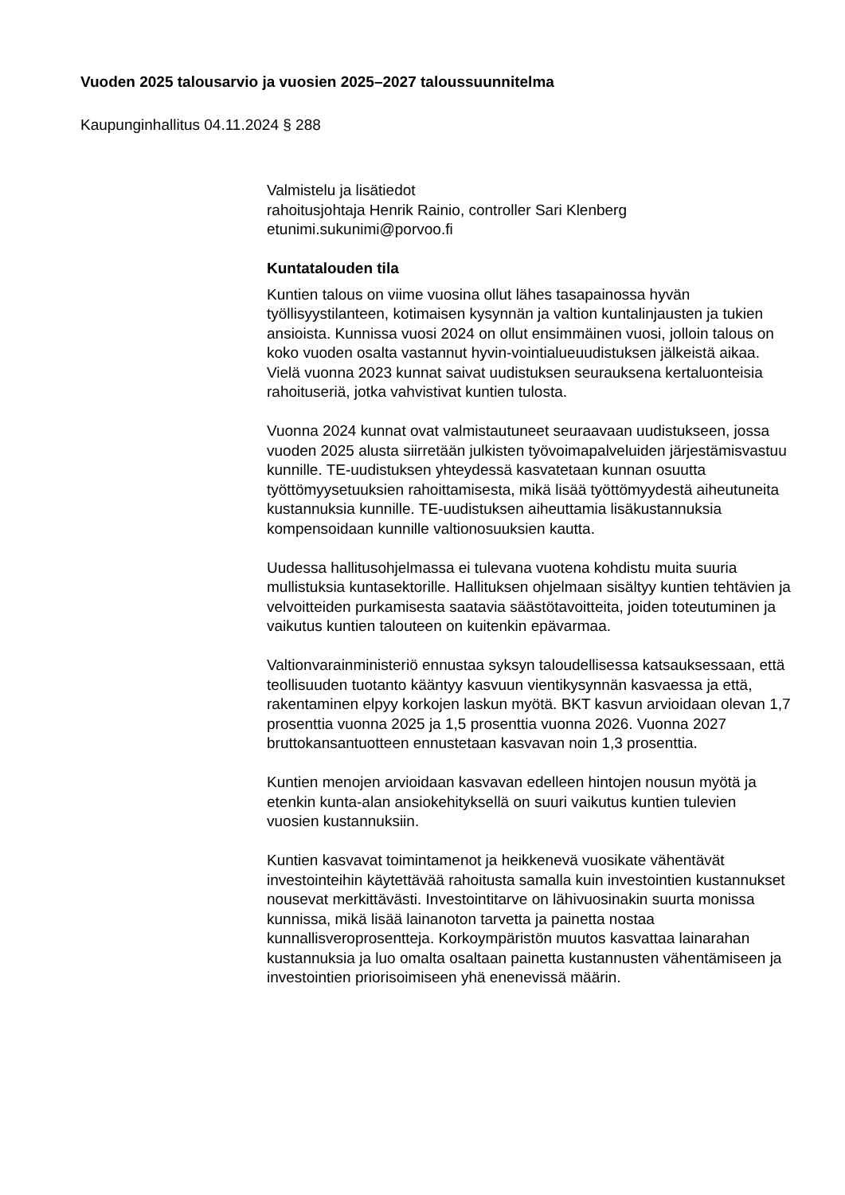Vuoden 2025 talousarvio ja vuosien 2025–2027 taloussuunnitelma
Kaupunginhallitus 04.11.2024 § 288
Valmistelu ja lisätiedot
rahoitusjohtaja Henrik Rainio, controller Sari Klenberg
etunimi.sukunimi@porvoo.fi
Kuntatalouden tila
Kuntien talous on viime vuosina ollut lähes tasapainossa hyvän työllisyystilanteen, kotimaisen kysynnän ja valtion kuntalinjausten ja tukien ansioista. Kunnissa vuosi 2024 on ollut ensimmäinen vuosi, jolloin talous on koko vuoden osalta vastannut hyvin-vointialueuudistuksen jälkeistä aikaa. Vielä vuonna 2023 kunnat saivat uudistuksen seurauksena kertaluonteisia rahoituseriä, jotka vahvistivat kuntien tulosta.
Vuonna 2024 kunnat ovat valmistautuneet seuraavaan uudistukseen, jossa vuoden 2025 alusta siirretään julkisten työvoimapalveluiden järjestämisvastuu kunnille. TE-uudistuksen yhteydessä kasvatetaan kunnan osuutta työttömyysetuuksien rahoittamisesta, mikä lisää työttömyydestä aiheutuneita kustannuksia kunnille. TE-uudistuksen aiheuttamia lisäkustannuksia kompensoidaan kunnille valtionosuuksien kautta.
Uudessa hallitusohjelmassa ei tulevana vuotena kohdistu muita suuria mullistuksia kuntasektorille. Hallituksen ohjelmaan sisältyy kuntien tehtävien ja velvoitteiden purkamisesta saatavia säästötavoitteita, joiden toteutuminen ja vaikutus kuntien talouteen on kuitenkin epävarmaa.
Valtionvarainministeriö ennustaa syksyn taloudellisessa katsauksessaan, että teollisuuden tuotanto kääntyy kasvuun vientikysynnän kasvaessa ja että, rakentaminen elpyy korkojen laskun myötä. BKT kasvun arvioidaan olevan 1,7 prosenttia vuonna 2025 ja 1,5 prosenttia vuonna 2026. Vuonna 2027 bruttokansantuotteen ennustetaan kasvavan noin 1,3 prosenttia.
Kuntien menojen arvioidaan kasvavan edelleen hintojen nousun myötä ja etenkin kunta-alan ansiokehityksellä on suuri vaikutus kuntien tulevien vuosien kustannuksiin.
Kuntien kasvavat toimintamenot ja heikkenevä vuosikate vähentävät investointeihin käytettävää rahoitusta samalla kuin investointien kustannukset nousevat merkittävästi. Investointitarve on lähivuosinakin suurta monissa kunnissa, mikä lisää lainanoton tarvetta ja painetta nostaa kunnallisveroprosentteja. Korkoympäristön muutos kasvattaa lainarahan kustannuksia ja luo omalta osaltaan painetta kustannusten vähentämiseen ja investointien priorisoimiseen yhä enenevissä määrin.